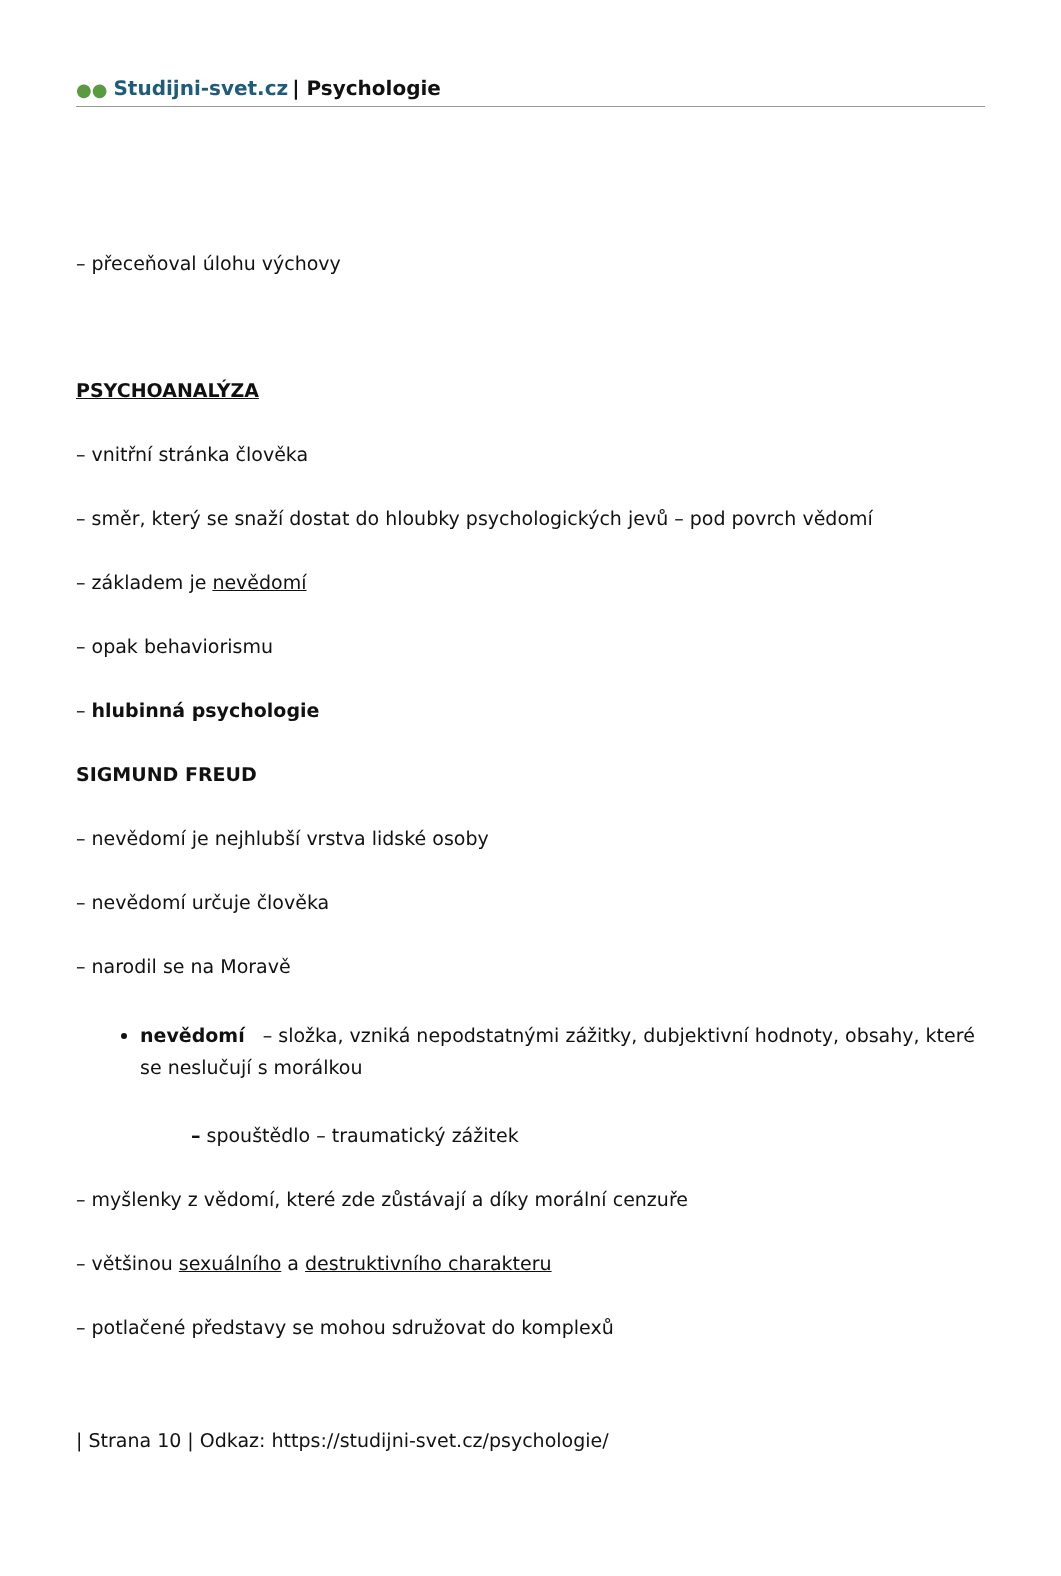●● Studijni-svet.cz | Psychologie
– přeceňoval úlohu výchovy
PSYCHOANALÝZA
– vnitřní stránka člověka
– směr, který se snaží dostat do hloubky psychologických jevů – pod povrch vědomí
– základem je nevědomí
– opak behaviorismu
– hlubinná psychologie
SIGMUND FREUD
– nevědomí je nejhlubší vrstva lidské osoby
– nevědomí určuje člověka
– narodil se na Moravě
nevědomí – složka, vzniká nepodstatnými zážitky, dubjektivní hodnoty, obsahy, které se neslučují s morálkou
– spouštědlo – traumatický zážitek
– myšlenky z vědomí, které zde zůstávají a díky morální cenzuře
– většinou sexuálního a destruktivního charakteru
– potlačené představy se mohou sdružovat do komplexů
| Strana 10 | Odkaz: https://studijni-svet.cz/psychologie/